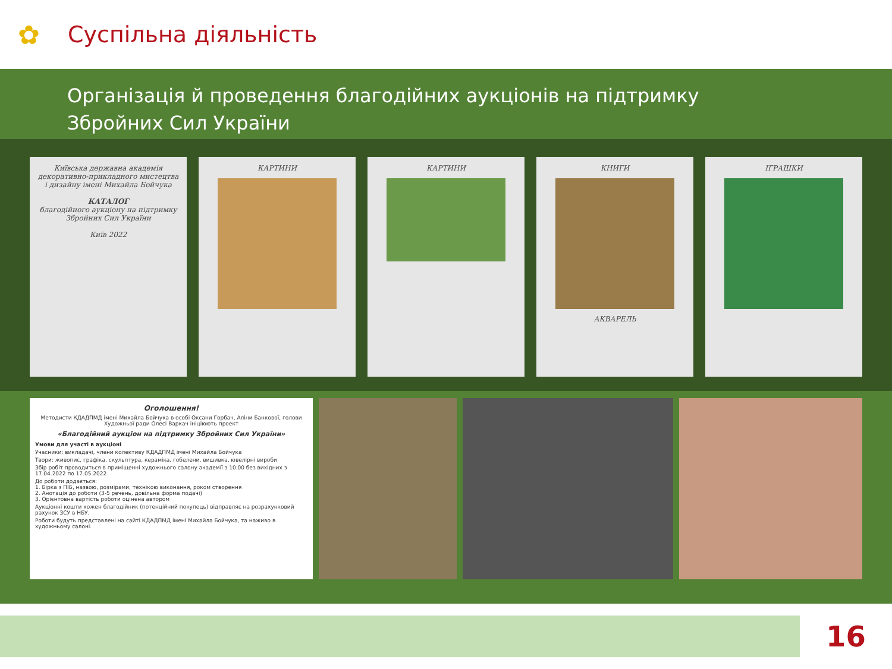✿
Суспільна діяльність
Організація й проведення благодійних аукціонів на підтримку
Збройних Сил України
Київська державна академія декоративно-прикладного мистецтва і дизайну імені Михайла Бойчука
КАТАЛОГ
благодійного аукціону на підтримку Збройних Сил України
Київ 2022
КАРТИНИ КАРТИНИ КНИГИ
АКВАРЕЛЬ
ІГРАШКИ
Оголошення!
Методисти КДАДПМД імені Михайла Бойчука в особі Оксани Горбач, Аліни Банкової, голови Художньої ради Олесі Варкач ініціюють проект
«Благодійний аукціон на підтримку Збройних Сил України»
Умови для участі в аукціоні
Учасники: викладачі, члени колективу КДАДПМД імені Михайла Бойчука
Твори: живопис, графіка, скульптура, кераміка, гобелени, вишивка, ювелірні вироби
Збір робіт проводиться в приміщенні художнього салону академії з 10.00 без вихідних з 17.04.2022 по 17.05.2022
До роботи додається:
1. Бірка з ПІБ, назвою, розмірами, технікою виконання, роком створення
2. Анотація до роботи (3-5 речень, довільна форма подачі)
3. Орієнтовна вартість роботи оцінена автором
Аукціонні кошти кожен благодійник (потенційний покупець) відправляє на розрахунковий рахунок ЗСУ в НБУ.
Роботи будуть представлені на сайті КДАДПМД імені Михайла Бойчука, та наживо в художньому салоні.
16